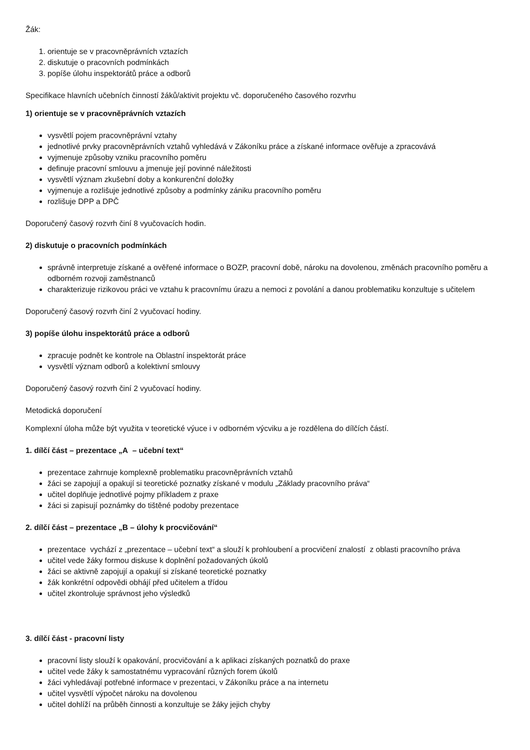Žák:
1. orientuje se v pracovněprávních vztazích
2. diskutuje o pracovních podmínkách
3. popíše úlohu inspektorátů práce a odborů
Specifikace hlavních učebních činností žáků/aktivit projektu vč. doporučeného časového rozvrhu
1) orientuje se v pracovněprávních vztazích
vysvětlí pojem pracovněprávní vztahy
jednotlivé prvky pracovněprávních vztahů vyhledává v Zákoníku práce a získané informace ověřuje a zpracovává
vyjmenuje způsoby vzniku pracovního poměru
definuje pracovní smlouvu a jmenuje její povinné náležitosti
vysvětlí význam zkušební doby a konkurenční doložky
vyjmenuje a rozlišuje jednotlivé způsoby a podmínky zániku pracovního poměru
rozlišuje DPP a DPČ
Doporučený časový rozvrh činí 8 vyučovacích hodin.
2) diskutuje o pracovních podmínkách
správně interpretuje získané a ověřené informace o BOZP, pracovní době, nároku na dovolenou, změnách pracovního poměru a odborném rozvoji zaměstnanců
charakterizuje rizikovou práci ve vztahu k pracovnímu úrazu a nemoci z povolání a danou problematiku konzultuje s učitelem
Doporučený časový rozvrh činí 2 vyučovací hodiny.
3) popíše úlohu inspektorátů práce a odborů
zpracuje podnět ke kontrole na Oblastní inspektorát práce
vysvětlí význam odborů a kolektivní smlouvy
Doporučený časový rozvrh činí 2 vyučovací hodiny.
Metodická doporučení
Komplexní úloha může být využita v teoretické výuce i v odborném výcviku a je rozdělena do dílčích částí.
1. dílčí část – prezentace „A – učební text“
prezentace zahrnuje komplexně problematiku pracovněprávních vztahů
žáci se zapojují a opakují si teoretické poznatky získané v modulu „Základy pracovního práva“
učitel doplňuje jednotlivé pojmy příkladem z praxe
žáci si zapisují poznámky do tištěné podoby prezentace
2. dílčí část – prezentace „B – úlohy k procvičování“
prezentace vychází z „prezentace – učební text“ a slouží k prohloubení a procvičení znalostí z oblasti pracovního práva
učitel vede žáky formou diskuse k doplnění požadovaných úkolů
žáci se aktivně zapojují a opakují si získané teoretické poznatky
žák konkrétní odpovědi obhájí před učitelem a třídou
učitel zkontroluje správnost jeho výsledků
3. dílčí část - pracovní listy
pracovní listy slouží k opakování, procvičování a k aplikaci získaných poznatků do praxe
učitel vede žáky k samostatnému vypracování různých forem úkolů
žáci vyhledávají potřebné informace v prezentaci, v Zákoníku práce a na internetu
učitel vysvětlí výpočet nároku na dovolenou
učitel dohlíží na průběh činnosti a konzultuje se žáky jejich chyby